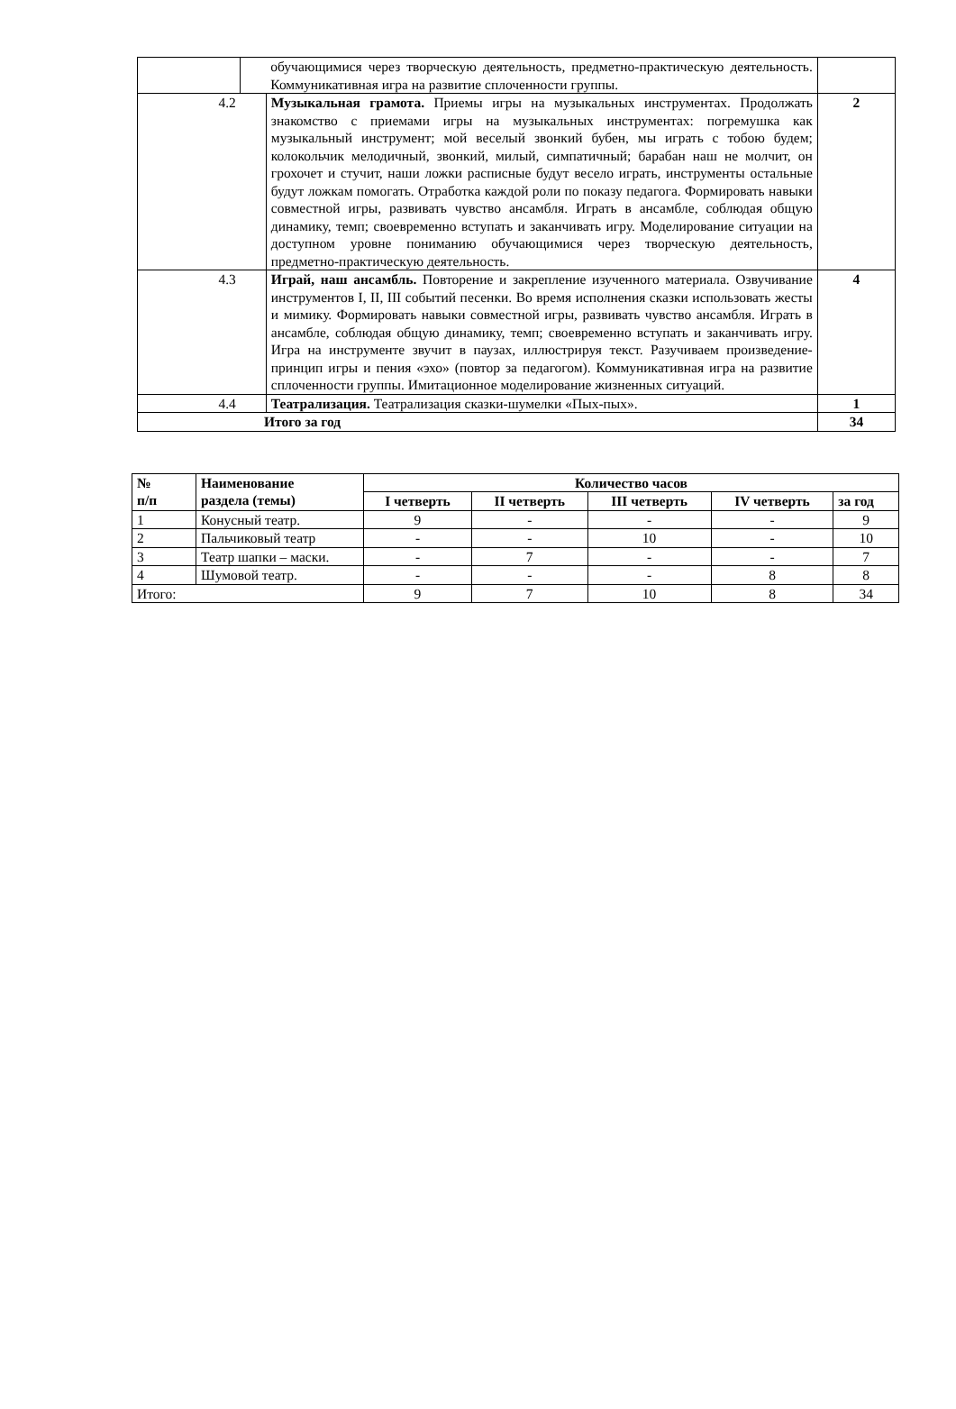| | | обучающимися через творческую деятельность, предметно-практическую деятельность. Коммуникативная игра на развитие сплоченности группы. | |
| 4.2 | | Музыкальная грамота. Приемы игры на музыкальных инструментах. Продолжать знакомство с приемами игры на музыкальных инструментах: погремушка как музыкальный инструмент; мой веселый звонкий бубен, мы играть с тобою будем; колокольчик мелодичный, звонкий, милый, симпатичный; барабан наш не молчит, он грохочет и стучит, наши ложки расписные будут весело играть, инструменты остальные будут ложкам помогать. Отработка каждой роли по показу педагога. Формировать навыки совместной игры, развивать чувство ансамбля. Играть в ансамбле, соблюдая общую динамику, темп; своевременно вступать и заканчивать игру. Моделирование ситуации на доступном уровне пониманию обучающимися через творческую деятельность, предметно-практическую деятельность. | 2 |
| 4.3 | | Играй, наш ансамбль. Повторение и закрепление изученного материала. Озвучивание инструментов I, II, III событий песенки. Во время исполнения сказки использовать жесты и мимику. Формировать навыки совместной игры, развивать чувство ансамбля. Играть в ансамбле, соблюдая общую динамику, темп; своевременно вступать и заканчивать игру. Игра на инструменте звучит в паузах, иллюстрируя текст. Разучиваем произведение- принцип игры и пения «эхо» (повтор за педагогом). Коммуникативная игра на развитие сплоченности группы. Имитационное моделирование жизненных ситуаций. | 4 |
| 4.4 | | Театрализация. Театрализация сказки-шумелки «Пых-пых». | 1 |
| Итого за год | | | 34 |
| № п/п | Наименование раздела (темы) | Количество часов | | | | |
| --- | --- | --- | --- | --- | --- | --- |
| | | I четверть | II четверть | III четверть | IV четверть | за год |
| 1 | Конусный театр. | 9 | - | - | - | 9 |
| 2 | Пальчиковый театр | - | - | 10 | - | 10 |
| 3 | Театр шапки – маски. | - | 7 | - | - | 7 |
| 4 | Шумовой театр. | - | - | - | 8 | 8 |
| Итого: | | 9 | 7 | 10 | 8 | 34 |